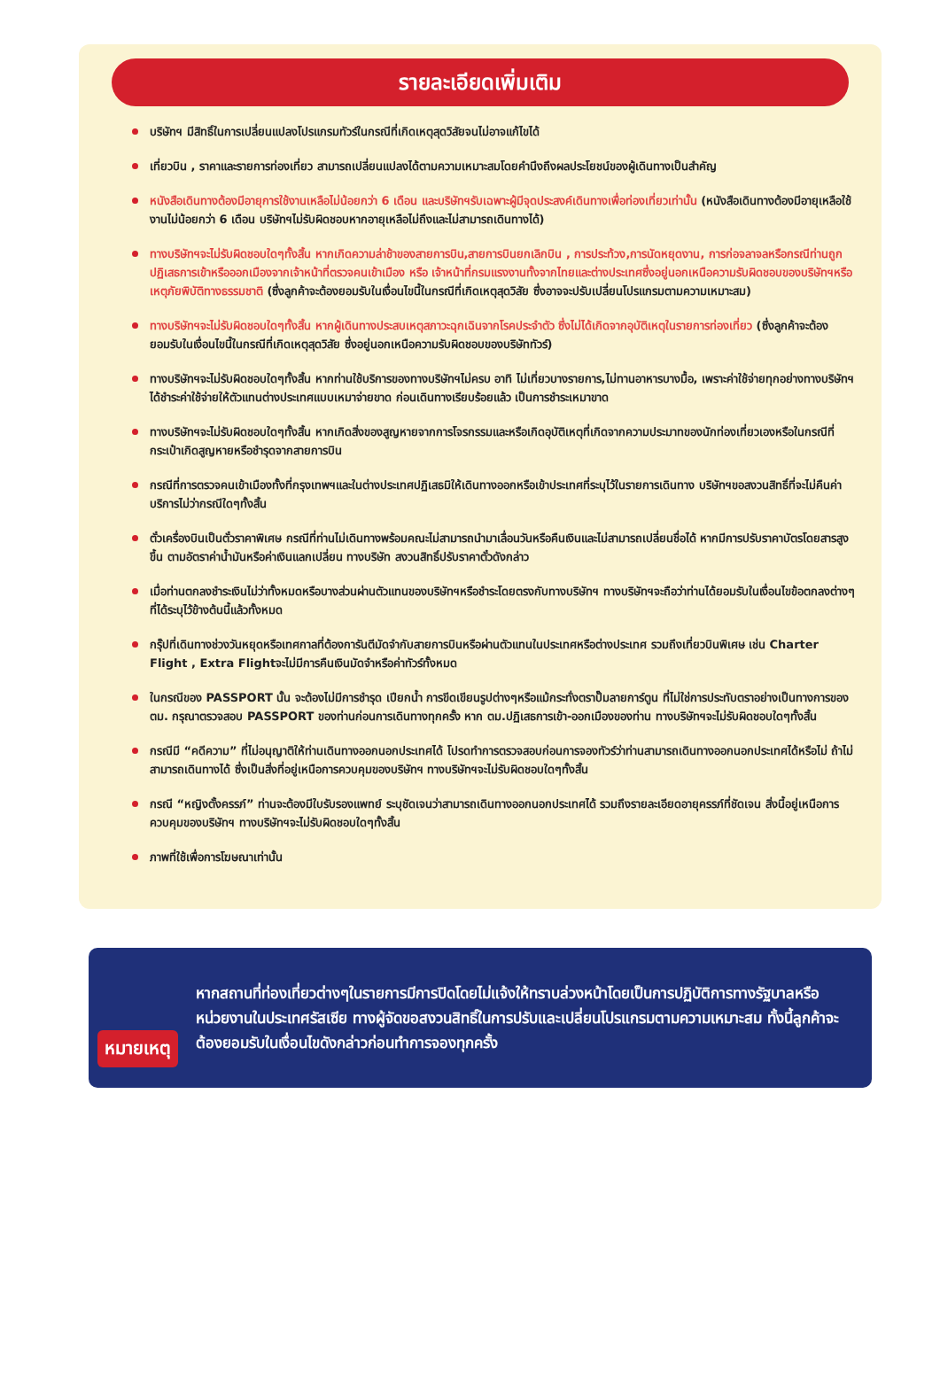รายละเอียดเพิ่มเติม
บริษัทฯ มีสิทธิ์ในการเปลี่ยนแปลงโปรแกรมทัวร์ในกรณีที่เกิดเหตุสุดวิสัยจนไม่อาจแก้ไขได้
เที่ยวบิน , ราคาและรายการท่องเที่ยว สามารถเปลี่ยนแปลงได้ตามความเหมาะสมโดยคำนึงถึงผลประโยชน์ของผู้เดินทางเป็นสำคัญ
หนังสือเดินทางต้องมีอายุการใช้งานเหลือไม่น้อยกว่า 6 เดือน และบริษัทฯรับเฉพาะผู้มีจุดประสงค์เดินทางเพื่อท่องเที่ยวเท่านั้น (หนังสือเดินทางต้องมีอายุเหลือใช้งานไม่น้อยกว่า 6 เดือน บริษัทฯไม่รับผิดชอบหากอายุเหลือไม่ถึงและไม่สามารถเดินทางได้)
ทางบริษัทฯจะไม่รับผิดชอบใดๆทั้งสิ้น หากเกิดความล่าช้าของสายการบิน,สายการบินยกเลิกบิน , การประท้วง,การนัดหยุดงาน, การก่อจลาจลหรือกรณีท่านถูกปฏิเสธการเข้าหรือออกเมืองจากเจ้าหน้าที่ตรวจคนเข้าเมือง หรือ เจ้าหน้าที่กรมแรงงานทั้งจากไทยและต่างประเทศซึ่งอยู่นอกเหนือความรับผิดชอบของบริษัทฯหรือเหตุภัยพิบัติทางธรรมชาติ (ซึ่งลูกค้าจะต้องยอมรับในเงื่อนไขนี้ในกรณีที่เกิดเหตุสุดวิสัย ซึ่งอาจจะปรับเปลี่ยนโปรแกรมตามความเหมาะสม)
ทางบริษัทฯจะไม่รับผิดชอบใดๆทั้งสิ้น หากผู้เดินทางประสบเหตุสภาวะฉุกเฉินจากโรคประจำตัว ซึ่งไม่ได้เกิดจากอุบัติเหตุในรายการท่องเที่ยว (ซึ่งลูกค้าจะต้องยอมรับในเงื่อนไขนี้ในกรณีที่เกิดเหตุสุดวิสัย ซึ่งอยู่นอกเหนือความรับผิดชอบของบริษัททัวร์)
ทางบริษัทฯจะไม่รับผิดชอบใดๆทั้งสิ้น หากท่านใช้บริการของทางบริษัทฯไม่ครบ อาทิ ไม่เที่ยวบางรายการ,ไม่ทานอาหารบางมื้อ, เพราะค่าใช้จ่ายทุกอย่างทางบริษัทฯได้ชำระค่าใช้จ่ายให้ตัวแทนต่างประเทศแบบเหมาจ่ายขาด ก่อนเดินทางเรียบร้อยแล้ว เป็นการชำระเหมาขาด
ทางบริษัทฯจะไม่รับผิดชอบใดๆทั้งสิ้น หากเกิดสิ่งของสูญหายจากการโจรกรรมและหรือเกิดอุบัติเหตุที่เกิดจากความประมาทของนักท่องเที่ยวเองหรือในกรณีที่กระเป๋าเกิดสูญหายหรือชำรุดจากสายการบิน
กรณีที่การตรวจคนเข้าเมืองทั้งที่กรุงเทพฯและในต่างประเทศปฏิเสธมิให้เดินทางออกหรือเข้าประเทศที่ระบุไว้ในรายการเดินทาง บริษัทฯขอสงวนสิทธิ์ที่จะไม่คืนค่าบริการไม่ว่ากรณีใดๆทั้งสิ้น
ตั๋วเครื่องบินเป็นตั๋วราคาพิเศษ กรณีที่ท่านไม่เดินทางพร้อมคณะไม่สามารถนำมาเลื่อนวันหรือคืนเงินและไม่สามารถเปลี่ยนชื่อได้ หากมีการปรับราคาบัตรโดยสารสูงขึ้น ตามอัตราค่าน้ำมันหรือค่าเงินแลกเปลี่ยน ทางบริษัท สงวนสิทธิ์ปรับราคาตั๋วดังกล่าว
เมื่อท่านตกลงชำระเงินไม่ว่าทั้งหมดหรือบางส่วนผ่านตัวแทนของบริษัทฯหรือชำระโดยตรงกับทางบริษัทฯ ทางบริษัทฯจะถือว่าท่านได้ยอมรับในเงื่อนไขข้อตกลงต่างๆที่ได้ระบุไว้ข้างต้นนี้แล้วทั้งหมด
กรุ๊ปที่เดินทางช่วงวันหยุดหรือเทศกาลที่ต้องการันตีมัดจำกับสายการบินหรือผ่านตัวแทนในประเทศหรือต่างประเทศ รวมถึงเที่ยวบินพิเศษ เช่น Charter Flight , Extra Flightจะไม่มีการคืนเงินมัดจำหรือค่าทัวร์ทั้งหมด
ในกรณีของ PASSPORT นั้น จะต้องไม่มีการชำรุด เปียกน้ำ การขีดเขียนรูปต่างๆหรือแม้กระทั่งตราปั๊มลายการ์ตูน ที่ไม่ใช่การประทับตราอย่างเป็นทางการของตม. กรุณาตรวจสอบ PASSPORT ของท่านก่อนการเดินทางทุกครั้ง หาก ตม.ปฏิเสธการเข้า-ออกเมืองของท่าน ทางบริษัทฯจะไม่รับผิดชอบใดๆทั้งสิ้น
กรณีมี “คดีความ” ที่ไม่อนุญาติให้ท่านเดินทางออกนอกประเทศได้ โปรดทำการตรวจสอบก่อนการจองทัวร์ว่าท่านสามารถเดินทางออกนอกประเทศได้หรือไม่ ถ้าไม่สามารถเดินทางได้ ซึ่งเป็นสิ่งที่อยู่เหนือการควบคุมของบริษัทฯ ทางบริษัทฯจะไม่รับผิดชอบใดๆทั้งสิ้น
กรณี “หญิงตั้งครรภ์” ท่านจะต้องมีใบรับรองแพทย์ ระบุชัดเจนว่าสามารถเดินทางออกนอกประเทศได้ รวมถึงรายละเอียดอายุครรภ์ที่ชัดเจน สิ่งนี้อยู่เหนือการควบคุมของบริษัทฯ ทางบริษัทฯจะไม่รับผิดชอบใดๆทั้งสิ้น
ภาพที่ใช้เพื่อการโฆษณาเท่านั้น
หมายเหตุ
หากสถานที่ท่องเที่ยวต่างๆในรายการมีการปิดโดยไม่แจ้งให้ทราบล่วงหน้าโดยเป็นการปฏิบัติการทางรัฐบาลหรือหน่วยงานในประเทศรัสเซีย ทางผู้จัดขอสงวนสิทธิ์ในการปรับและเปลี่ยนโปรแกรมตามความเหมาะสม ทั้งนี้ลูกค้าจะต้องยอมรับในเงื่อนไขดังกล่าวก่อนทำการจองทุกครั้ง